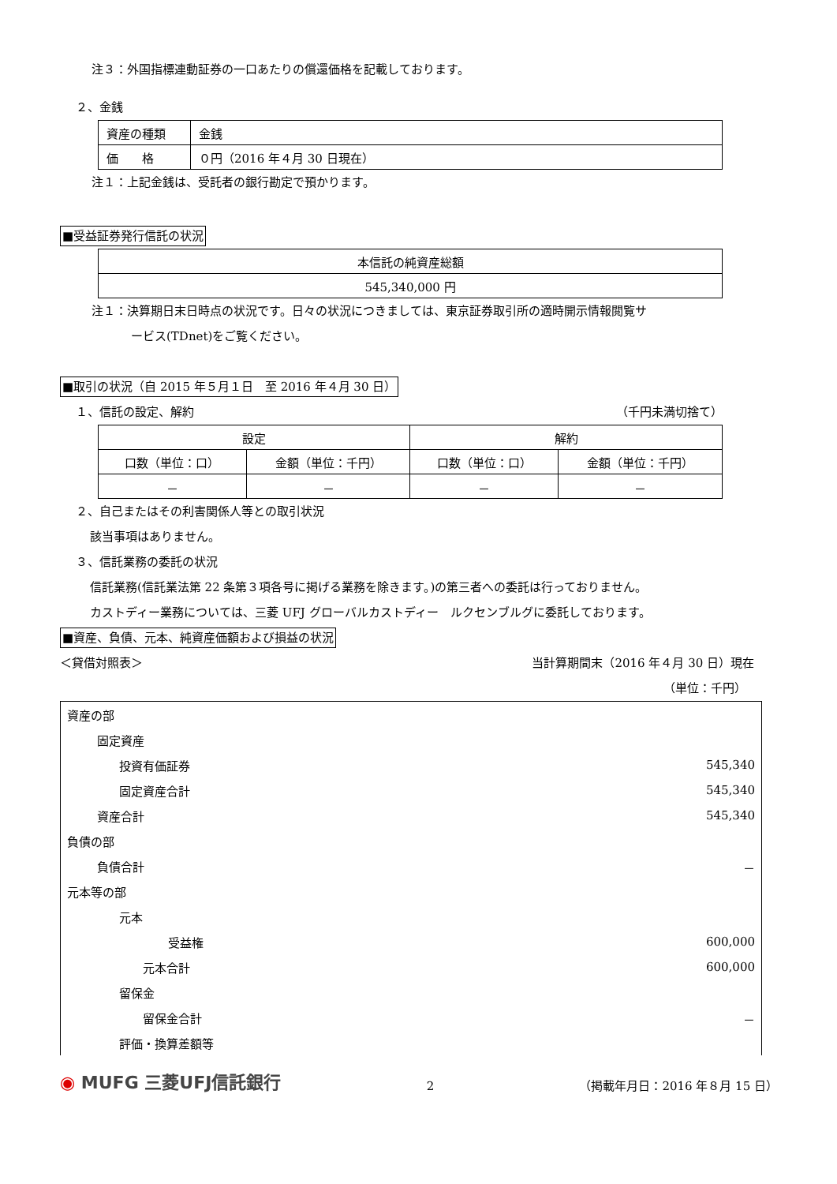注３：外国指標連動証券の一口あたりの償還価格を記載しております。
２、金銭
| 資産の種類 | 金銭 |
| 価 格 | ０円（2016 年４月 30 日現在） |
注１：上記金銭は、受託者の銀行勘定で預かります。
■受益証券発行信託の状況
| 本信託の純資産総額 |
| 545,340,000 円 |
注１：決算期日末日時点の状況です。日々の状況につきましては、東京証券取引所の適時開示情報閲覧サ
ービス(TDnet)をご覧ください。
■取引の状況（自 2015 年５月１日　至 2016 年４月 30 日）
１、信託の設定、解約 （千円未満切捨て）
| 設定 | | 解約 | |
| --- | --- | --- | --- |
| 口数（単位：口） | 金額（単位：千円） | 口数（単位：口） | 金額（単位：千円） |
| － | － | － | － |
２、自己またはその利害関係人等との取引状況
該当事項はありません。
３、信託業務の委託の状況
信託業務(信託業法第 22 条第３項各号に掲げる業務を除きます。)の第三者への委託は行っておりません。
カストディー業務については、三菱 UFJ グローバルカストディー　ルクセンブルグに委託しております。
■資産、負債、元本、純資産価額および損益の状況
＜貸借対照表＞ 当計算期間末（2016 年４月 30 日）現在
（単位：千円）
| 資産の部 | |
| 固定資産 | |
| 投資有価証券 | 545,340 |
| 固定資産合計 | 545,340 |
| 資産合計 | 545,340 |
| 負債の部 | |
| 負債合計 | － |
| 元本等の部 | |
| 元本 | |
| 受益権 | 600,000 |
| 元本合計 | 600,000 |
| 留保金 | |
| 留保金合計 | － |
| 評価・換算差額等 | |
◉ MUFG 三菱UFJ信託銀行 2 （掲載年月日：2016 年８月 15 日）